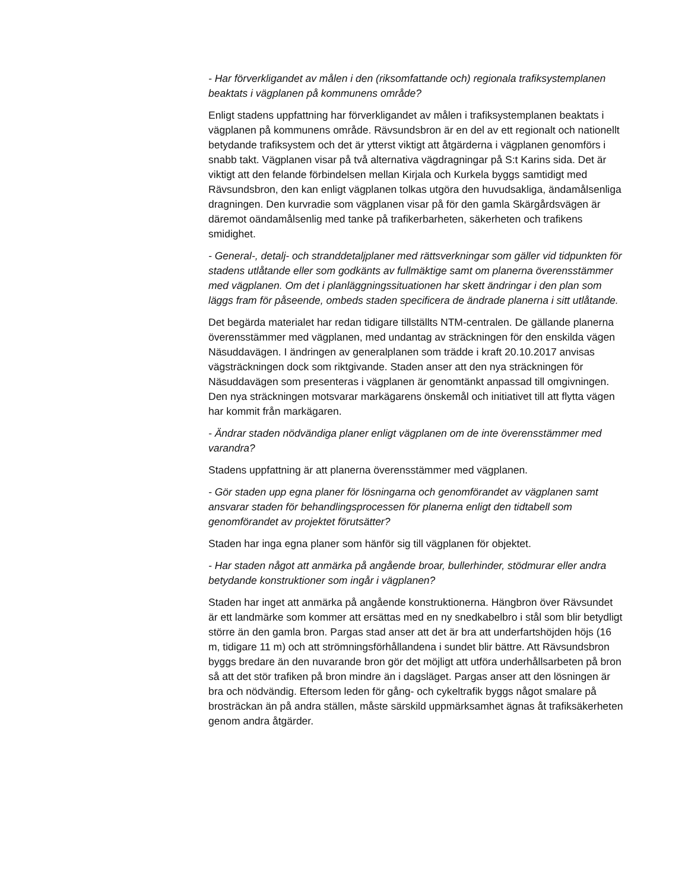- Har förverkligandet av målen i den (riksomfattande och) regionala trafiksystemplanen beaktats i vägplanen på kommunens område?
Enligt stadens uppfattning har förverkligandet av målen i trafiksystemplanen beaktats i vägplanen på kommunens område. Rävsundsbron är en del av ett regionalt och nationellt betydande trafiksystem och det är ytterst viktigt att åtgärderna i vägplanen genomförs i snabb takt. Vägplanen visar på två alternativa vägdragningar på S:t Karins sida. Det är viktigt att den felande förbindelsen mellan Kirjala och Kurkela byggs samtidigt med Rävsundsbron, den kan enligt vägplanen tolkas utgöra den huvudsakliga, ändamålsenliga dragningen. Den kurvradie som vägplanen visar på för den gamla Skärgårdsvägen är däremot oändamålsenlig med tanke på trafikerbarheten, säkerheten och trafikens smidighet.
- General-, detalj- och stranddetaljplaner med rättsverkningar som gäller vid tidpunkten för stadens utlåtande eller som godkänts av fullmäktige samt om planerna överensstämmer med vägplanen. Om det i planläggningssituationen har skett ändringar i den plan som läggs fram för påseende, ombeds staden specificera de ändrade planerna i sitt utlåtande.
Det begärda materialet har redan tidigare tillställts NTM-centralen. De gällande planerna överensstämmer med vägplanen, med undantag av sträckningen för den enskilda vägen Näsuddavägen. I ändringen av generalplanen som trädde i kraft 20.10.2017 anvisas vägsträckningen dock som riktgivande. Staden anser att den nya sträckningen för Näsuddavägen som presenteras i vägplanen är genomtänkt anpassad till omgivningen. Den nya sträckningen motsvarar markägarens önskemål och initiativet till att flytta vägen har kommit från markägaren.
- Ändrar staden nödvändiga planer enligt vägplanen om de inte överensstämmer med varandra?
Stadens uppfattning är att planerna överensstämmer med vägplanen.
- Gör staden upp egna planer för lösningarna och genomförandet av vägplanen samt ansvarar staden för behandlingsprocessen för planerna enligt den tidtabell som genomförandet av projektet förutsätter?
Staden har inga egna planer som hänför sig till vägplanen för objektet.
- Har staden något att anmärka på angående broar, bullerhinder, stödmurar eller andra betydande konstruktioner som ingår i vägplanen?
Staden har inget att anmärka på angående konstruktionerna. Hängbron över Rävsundet är ett landmärke som kommer att ersättas med en ny snedkabelbro i stål som blir betydligt större än den gamla bron. Pargas stad anser att det är bra att underfartshöjden höjs (16 m, tidigare 11 m) och att strömningsförhållandena i sundet blir bättre. Att Rävsundsbron byggs bredare än den nuvarande bron gör det möjligt att utföra underhållsarbeten på bron så att det stör trafiken på bron mindre än i dagsläget. Pargas anser att den lösningen är bra och nödvändig. Eftersom leden för gång- och cykeltrafik byggs något smalare på brosträckan än på andra ställen, måste särskild uppmärksamhet ägnas åt trafiksäkerheten genom andra åtgärder.